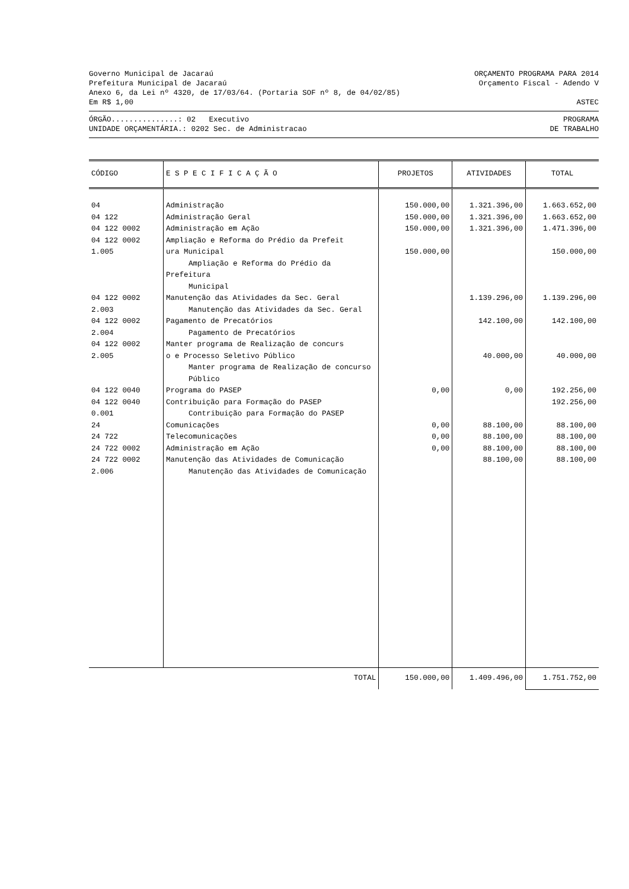Governo Municipal de Jacaraú ORÇAMENTO PROGRAMA PARA 2014
Prefeitura Municipal de Jacaraú Orçamento Fiscal - Adendo V
Anexo 6, da Lei nº 4320, de 17/03/64. (Portaria SOF nº 8, de 04/02/85)
Em R$ 1,00 ASTEC
ÓRGÃO...............: 02 Executivo PROGRAMA
UNIDADE ORÇAMENTÁRIA.: 0202 Sec. de Administracao DE TRABALHO
| CÓDIGO | E S P E C I F I C A Ç Ã O | PROJETOS | ATIVIDADES | TOTAL |
| --- | --- | --- | --- | --- |
| 04 | Administração | 150.000,00 | 1.321.396,00 | 1.663.652,00 |
| 04 122 | Administração Geral | 150.000,00 | 1.321.396,00 | 1.663.652,00 |
| 04 122 0002 | Administração em Ação | 150.000,00 | 1.321.396,00 | 1.471.396,00 |
| 04 122 0002 1.005 | Ampliação e Reforma do Prédio da Prefeit ura Municipal Ampliação e Reforma do Prédio da Prefeitura Municipal | 150.000,00 | | 150.000,00 |
| 04 122 0002 2.003 | Manutenção das Atividades da Sec. Geral Manutenção das Atividades da Sec. Geral | | 1.139.296,00 | 1.139.296,00 |
| 04 122 0002 2.004 | Pagamento de Precatórios Pagamento de Precatórios | | 142.100,00 | 142.100,00 |
| 04 122 0002 2.005 | Manter programa de Realização de concurs o e Processo Seletivo Público Manter programa de Realização de concurso Público | | 40.000,00 | 40.000,00 |
| 04 122 0040 | Programa do PASEP | 0,00 | 0,00 | 192.256,00 |
| 04 122 0040 0.001 | Contribuição para Formação do PASEP Contribuição para Formação do PASEP | | | 192.256,00 |
| 24 | Comunicações | 0,00 | 88.100,00 | 88.100,00 |
| 24 722 | Telecomunicações | 0,00 | 88.100,00 | 88.100,00 |
| 24 722 0002 | Administração em Ação | 0,00 | 88.100,00 | 88.100,00 |
| 24 722 0002 2.006 | Manutenção das Atividades de Comunicação Manutenção das Atividades de Comunicação | | 88.100,00 | 88.100,00 |
| | TOTAL | 150.000,00 | 1.409.496,00 | 1.751.752,00 |